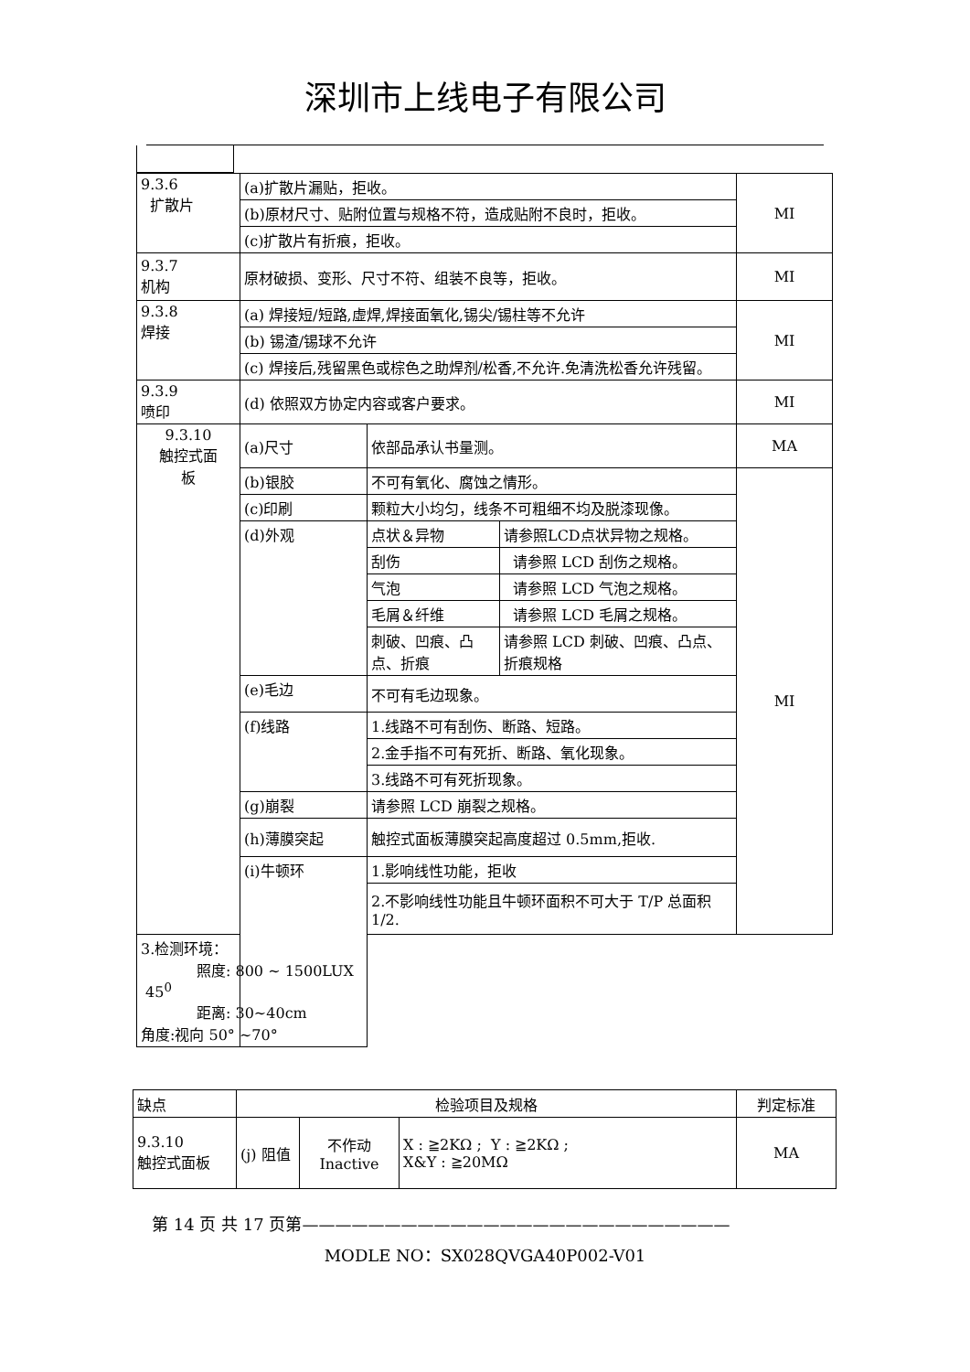深圳市上线电子有限公司
| 9.3.6 扩散片 | (a)扩散片漏贴，拒收。 | | | MI |
| | (b)原材尺寸、贴附位置与规格不符，造成贴附不良时，拒收。 | | | |
| | (c)扩散片有折痕，拒收。 | | | |
| 9.3.7 机构 | 原材破损、变形、尺寸不符、组装不良等，拒收。 | | | MI |
| 9.3.8 焊接 | (a) 焊接短/短路,虚焊,焊接面氧化,锡尖/锡柱等不允许 | | | MI |
| | (b) 锡渣/锡球不允许 | | | |
| | (c) 焊接后,残留黑色或棕色之助焊剂/松香,不允许.免清洗松香允许残留。 | | | |
| 9.3.9 喷印 | (d) 依照双方协定内容或客户要求。 | | | MI |
| 9.3.10 触控式面 板 | (a)尺寸 | 依部品承认书量测。 | | MA |
| | (b)银胶 | 不可有氧化、腐蚀之情形。 | | MI |
| | (c)印刷 | 颗粒大小均匀，线条不可粗细不均及脱漆现像。 | | |
| | (d)外观 | 点状＆异物 | 请参照LCD点状异物之规格。 | |
| | | 刮伤 | 请参照 LCD 刮伤之规格。 | |
| | | 气泡 | 请参照 LCD 气泡之规格。 | |
| | | 毛屑＆纤维 | 请参照 LCD 毛屑之规格。 | |
| | | 刺破、凹痕、凸点、折痕 | 请参照 LCD 刺破、凹痕、凸点、折痕规格 | |
| | (e)毛边 | 不可有毛边现象。 | | |
| | (f)线路 | 1.线路不可有刮伤、断路、短路。 | | |
| | | 2.金手指不可有死折、断路、氧化现象。 | | |
| | | 3.线路不可有死折现象。 | | |
| | (g)崩裂 | 请参照 LCD 崩裂之规格。 | | |
| | (h)薄膜突起 | 触控式面板薄膜突起高度超过 0.5mm,拒收. | | |
| | (i)牛顿环 | 1.影响线性功能，拒收 | | |
| | | 2.不影响线性功能且牛顿环面积不可大于 T/P 总面积 1/2. | | |
| 3.检测环境： 照度: 800 ~ 1500LUX 45<sup>0</sup> 距离: 30~40cm 角度:视向 50° ~70° | | | | |
| 缺点 | 检验项目及规格 | | | 判定标准 |
| 9.3.10 触控式面板 | (j) 阻值 | 不作动 Inactive | X : ≧2KΩ ; Y : ≧2KΩ ; X&Y : ≧20MΩ | MA |
第 14 页 共 17 页第——————————————————————————
MODLE NO：SX028QVGA40P002-V01